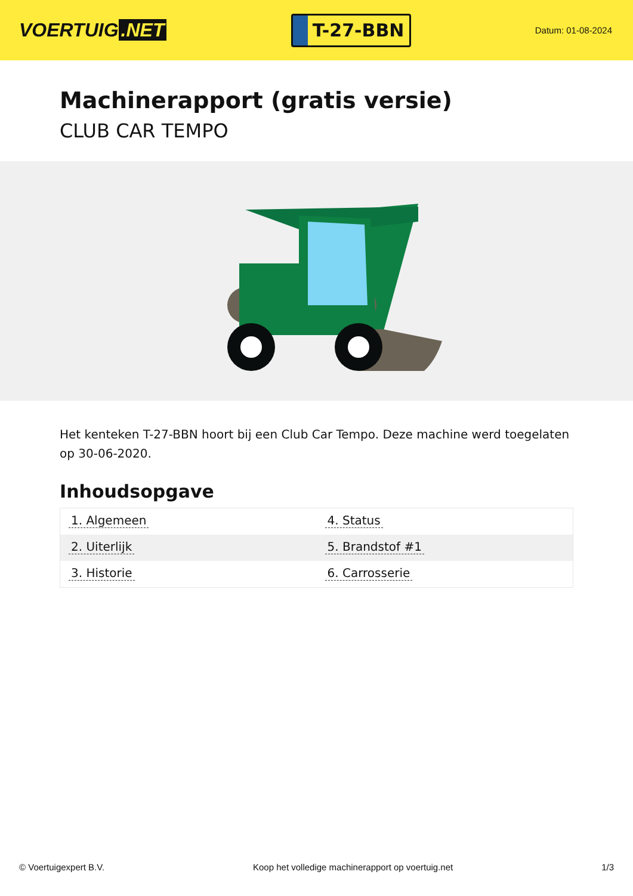VOERTUIG.NET
T-27-BBN
Datum: 01-08-2024
Machinerapport (gratis versie)
CLUB CAR TEMPO
Het kenteken T-27-BBN hoort bij een Club Car Tempo. Deze machine werd toegelaten op 30-06-2020.
Inhoudsopgave
| 1. Algemeen | 4. Status |
| 2. Uiterlijk | 5. Brandstof #1 |
| 3. Historie | 6. Carrosserie |
© Voertuigexpert B.V. Koop het volledige machinerapport op voertuig.net 1/3